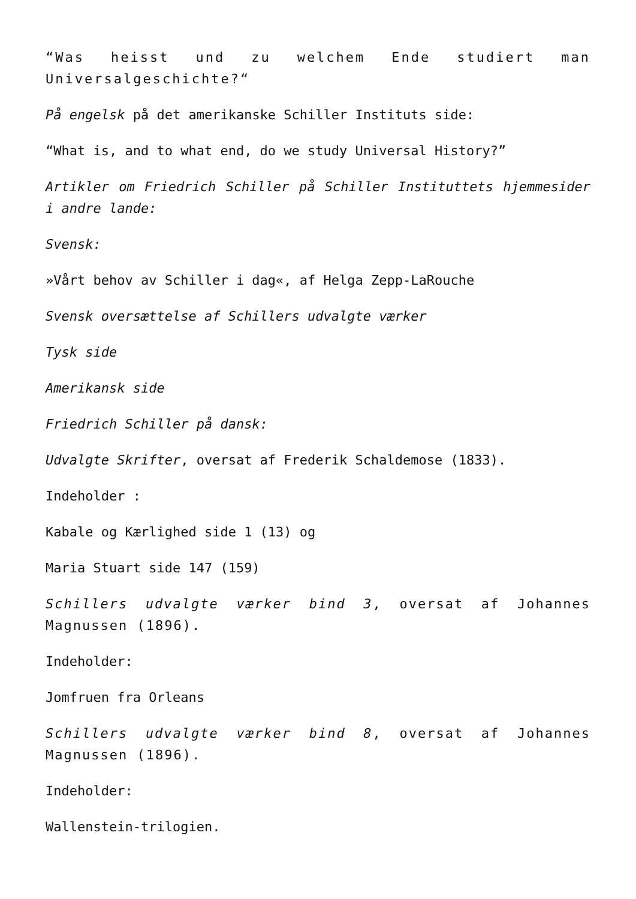“Was heisst und zu welchem Ende studiert man Universalgeschichte?“
På engelsk på det amerikanske Schiller Instituts side:
“What is, and to what end, do we study Universal History?”
Artikler om Friedrich Schiller på Schiller Instituttets hjemmesider i andre lande:
Svensk:
»Vårt behov av Schiller i dag«, af Helga Zepp-LaRouche
Svensk oversættelse af Schillers udvalgte værker
Tysk side
Amerikansk side
Friedrich Schiller på dansk:
Udvalgte Skrifter, oversat af Frederik Schaldemose (1833).
Indeholder :
Kabale og Kærlighed side 1 (13) og
Maria Stuart side 147 (159)
Schillers udvalgte værker bind 3, oversat af Johannes Magnussen (1896).
Indeholder:
Jomfruen fra Orleans
Schillers udvalgte værker bind 8, oversat af Johannes Magnussen (1896).
Indeholder:
Wallenstein-trilogien.